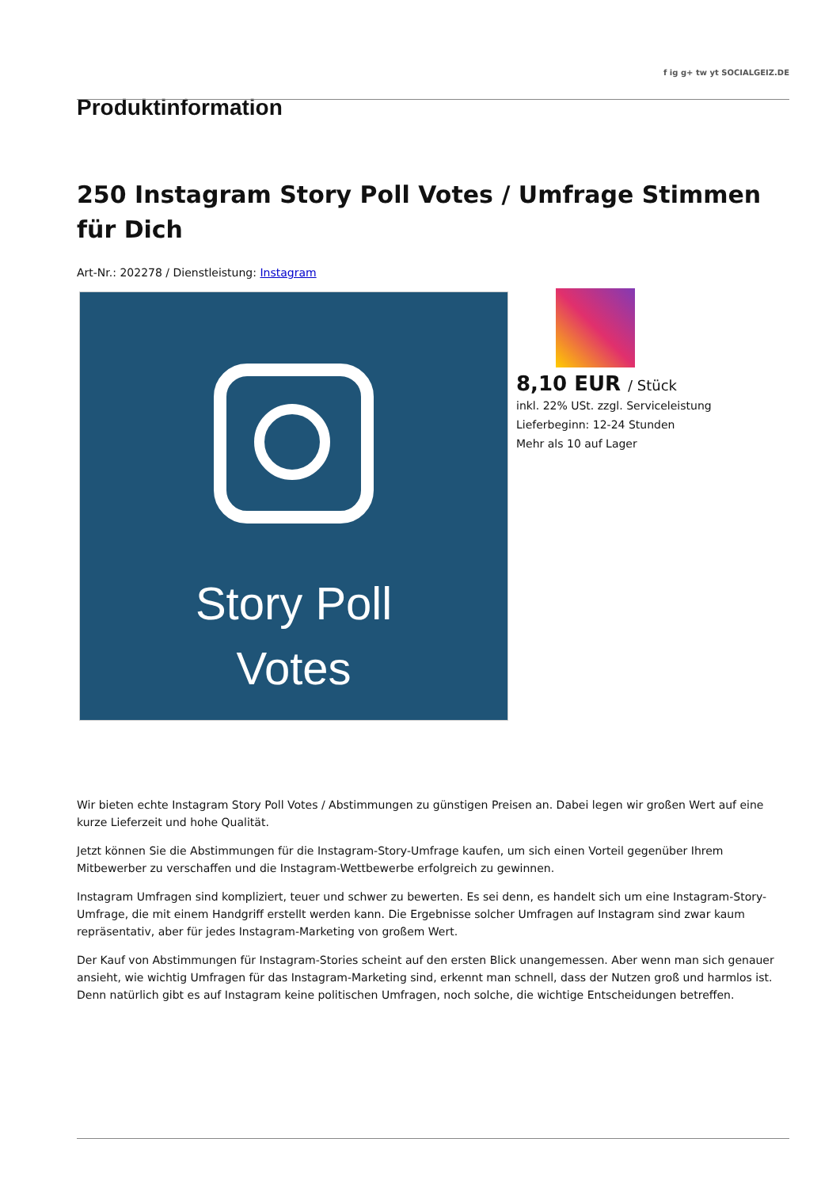f ig g+ tw yt SOCIALGEIZ.DE
Produktinformation
250 Instagram Story Poll Votes / Umfrage Stimmen für Dich
Art-Nr.: 202278 / Dienstleistung: Instagram
Story Poll
Votes
8,10 EUR / Stück
inkl. 22% USt. zzgl. Serviceleistung
Lieferbeginn: 12-24 Stunden
Mehr als 10 auf Lager
Wir bieten echte Instagram Story Poll Votes / Abstimmungen zu günstigen Preisen an. Dabei legen wir großen Wert auf eine kurze Lieferzeit und hohe Qualität.
Jetzt können Sie die Abstimmungen für die Instagram-Story-Umfrage kaufen, um sich einen Vorteil gegenüber Ihrem Mitbewerber zu verschaffen und die Instagram-Wettbewerbe erfolgreich zu gewinnen.
Instagram Umfragen sind kompliziert, teuer und schwer zu bewerten. Es sei denn, es handelt sich um eine Instagram-Story-Umfrage, die mit einem Handgriff erstellt werden kann. Die Ergebnisse solcher Umfragen auf Instagram sind zwar kaum repräsentativ, aber für jedes Instagram-Marketing von großem Wert.
Der Kauf von Abstimmungen für Instagram-Stories scheint auf den ersten Blick unangemessen. Aber wenn man sich genauer ansieht, wie wichtig Umfragen für das Instagram-Marketing sind, erkennt man schnell, dass der Nutzen groß und harmlos ist. Denn natürlich gibt es auf Instagram keine politischen Umfragen, noch solche, die wichtige Entscheidungen betreffen.